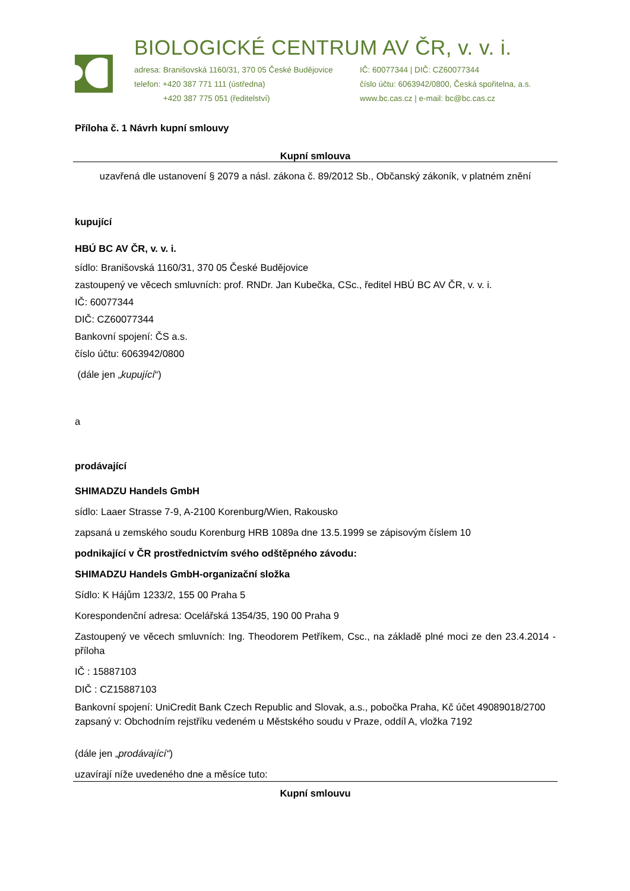BIOLOGICKÉ CENTRUM AV ČR, v. v. i.
adresa: Branišovská 1160/31, 370 05 České Budějovice
telefon: +420 387 771 111 (ústředna)
+420 387 775 051 (ředitelství)
IČ: 60077344 | DIČ: CZ60077344
číslo účtu: 6063942/0800, Česká spořitelna, a.s.
www.bc.cas.cz | e-mail: bc@bc.cas.cz
Příloha č. 1 Návrh kupní smlouvy
Kupní smlouva
uzavřená dle ustanovení § 2079 a násl. zákona č. 89/2012 Sb., Občanský zákoník, v platném znění
kupující
HBÚ BC AV ČR, v. v. i.
sídlo: Branišovská 1160/31, 370 05 České Budějovice
zastoupený ve věcech smluvních: prof. RNDr. Jan Kubečka, CSc., ředitel HBÚ BC AV ČR, v. v. i.
IČ: 60077344
DIČ: CZ60077344
Bankovní spojení: ČS a.s.
číslo účtu: 6063942/0800
(dále jen „kupující“)
a
prodávající
SHIMADZU Handels GmbH
sídlo: Laaer Strasse 7-9, A-2100 Korenburg/Wien, Rakousko
zapsaná u zemského soudu Korenburg HRB 1089a dne 13.5.1999 se zápisovým číslem 10
podnikající v ČR prostřednictvím svého odštěpného závodu:
SHIMADZU Handels GmbH-organizační složka
Sídlo: K Hájům 1233/2, 155 00 Praha 5
Korespondenční adresa: Ocelářská 1354/35, 190 00 Praha 9
Zastoupený ve věcech smluvních: Ing. Theodorem Petříkem, Csc., na základě plné moci ze den 23.4.2014 - příloha
IČ : 15887103
DIČ : CZ15887103
Bankovní spojení: UniCredit Bank Czech Republic and Slovak, a.s., pobočka Praha, Kč účet 49089018/2700
zapsaný v: Obchodním rejstříku vedeném u Městského soudu v Praze, oddíl A, vložka 7192
(dále jen „prodávající“)
uzavírají níže uvedeného dne a měsíce tuto:
Kupní smlouvu